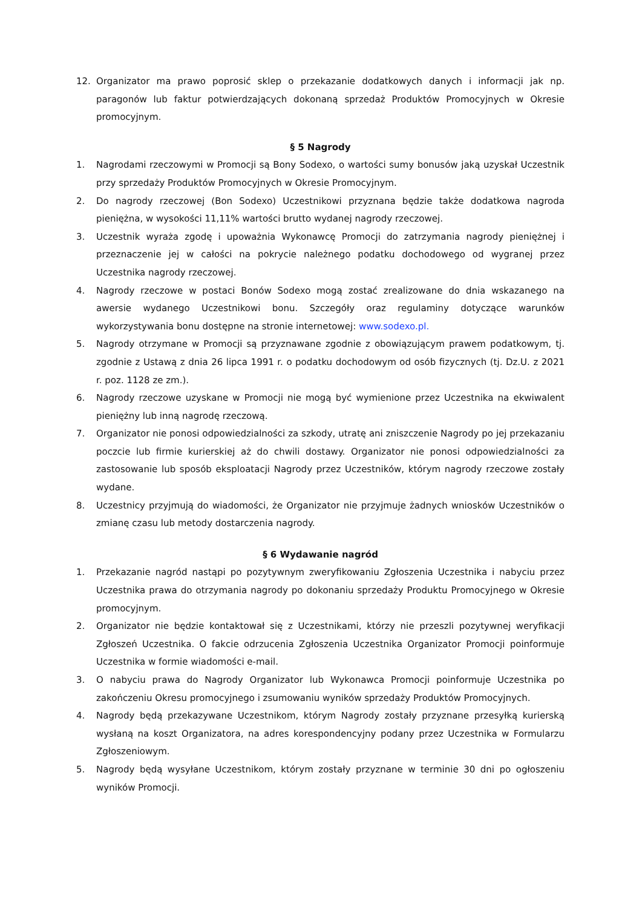12. Organizator ma prawo poprosić sklep o przekazanie dodatkowych danych i informacji jak np. paragonów lub faktur potwierdzających dokonaną sprzedaż Produktów Promocyjnych w Okresie promocyjnym.
§ 5 Nagrody
1. Nagrodami rzeczowymi w Promocji są Bony Sodexo, o wartości sumy bonusów jaką uzyskał Uczestnik przy sprzedaży Produktów Promocyjnych w Okresie Promocyjnym.
2. Do nagrody rzeczowej (Bon Sodexo) Uczestnikowi przyznana będzie także dodatkowa nagroda pieniężna, w wysokości 11,11% wartości brutto wydanej nagrody rzeczowej.
3. Uczestnik wyraża zgodę i upoważnia Wykonawcę Promocji do zatrzymania nagrody pieniężnej i przeznaczenie jej w całości na pokrycie należnego podatku dochodowego od wygranej przez Uczestnika nagrody rzeczowej.
4. Nagrody rzeczowe w postaci Bonów Sodexo mogą zostać zrealizowane do dnia wskazanego na awersie wydanego Uczestnikowi bonu. Szczegóły oraz regulaminy dotyczące warunków wykorzystywania bonu dostępne na stronie internetowej: www.sodexo.pl.
5. Nagrody otrzymane w Promocji są przyznawane zgodnie z obowiązującym prawem podatkowym, tj. zgodnie z Ustawą z dnia 26 lipca 1991 r. o podatku dochodowym od osób fizycznych (tj. Dz.U. z 2021 r. poz. 1128 ze zm.).
6. Nagrody rzeczowe uzyskane w Promocji nie mogą być wymienione przez Uczestnika na ekwiwalent pieniężny lub inną nagrodę rzeczową.
7. Organizator nie ponosi odpowiedzialności za szkody, utratę ani zniszczenie Nagrody po jej przekazaniu poczcie lub firmie kurierskiej aż do chwili dostawy. Organizator nie ponosi odpowiedzialności za zastosowanie lub sposób eksploatacji Nagrody przez Uczestników, którym nagrody rzeczowe zostały wydane.
8. Uczestnicy przyjmują do wiadomości, że Organizator nie przyjmuje żadnych wniosków Uczestników o zmianę czasu lub metody dostarczenia nagrody.
§ 6 Wydawanie nagród
1. Przekazanie nagród nastąpi po pozytywnym zweryfikowaniu Zgłoszenia Uczestnika i nabyciu przez Uczestnika prawa do otrzymania nagrody po dokonaniu sprzedaży Produktu Promocyjnego w Okresie promocyjnym.
2. Organizator nie będzie kontaktował się z Uczestnikami, którzy nie przeszli pozytywnej weryfikacji Zgłoszeń Uczestnika. O fakcie odrzucenia Zgłoszenia Uczestnika Organizator Promocji poinformuje Uczestnika w formie wiadomości e-mail.
3. O nabyciu prawa do Nagrody Organizator lub Wykonawca Promocji poinformuje Uczestnika po zakończeniu Okresu promocyjnego i zsumowaniu wyników sprzedaży Produktów Promocyjnych.
4. Nagrody będą przekazywane Uczestnikom, którym Nagrody zostały przyznane przesyłką kurierską wysłaną na koszt Organizatora, na adres korespondencyjny podany przez Uczestnika w Formularzu Zgłoszeniowym.
5. Nagrody będą wysyłane Uczestnikom, którym zostały przyznane w terminie 30 dni po ogłoszeniu wyników Promocji.